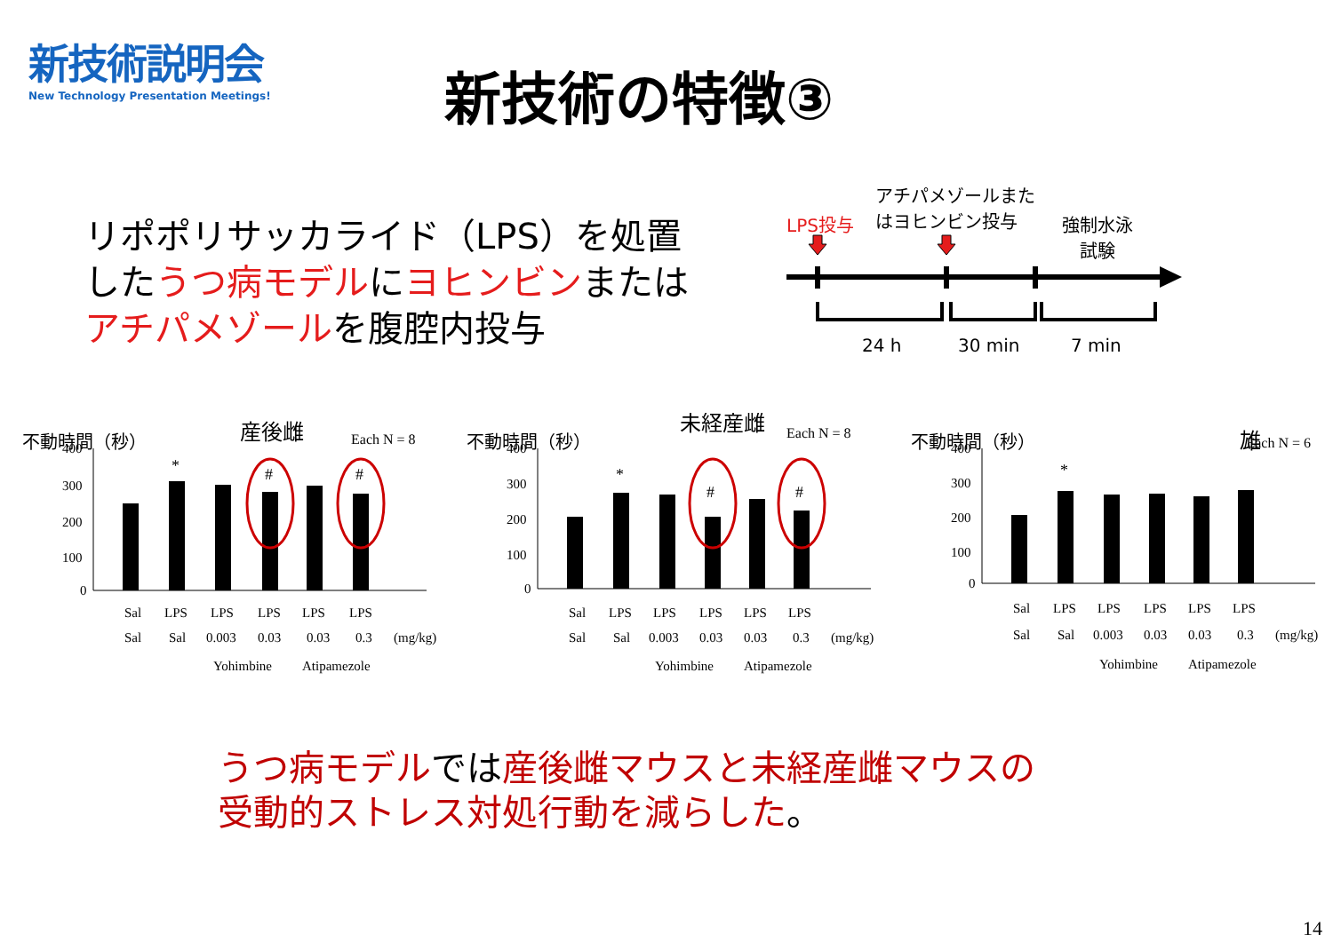新技術説明会
New Technology Presentation Meetings!
新技術の特徴③
リポポリサッカライド（LPS）を処置
したうつ病モデルにヨヒンビンまたは
アチパメゾールを腹腔内投与
アチパメゾールまた
はヨヒンビン投与
LPS投与
強制水泳
試験
24 h 30 min 7 min
産後雌
Each N = 8
不動時間（秒）
400
300
200
100
0
*
#
#
Sal
LPS
LPS
LPS
LPS
LPS
Sal
Sal
0.003
0.03
0.03
0.3
(mg/kg)
Yohimbine
Atipamezole
未経産雌
Each N = 8
不動時間（秒）
400
300
200
100
0
*
#
#
Sal
LPS
LPS
LPS
LPS
LPS
Sal
Sal
0.003
0.03
0.03
0.3
(mg/kg)
Yohimbine
Atipamezole
雄
不動時間（秒）
400
300
200
100
0
*
Sal
LPS
LPS
LPS
LPS
LPS
Sal
Sal
0.003
0.03
0.03
0.3
(mg/kg)
Yohimbine
Atipamezole
Each N = 6
うつ病モデルでは産後雌マウスと未経産雌マウスの
受動的ストレス対処行動を減らした。
14